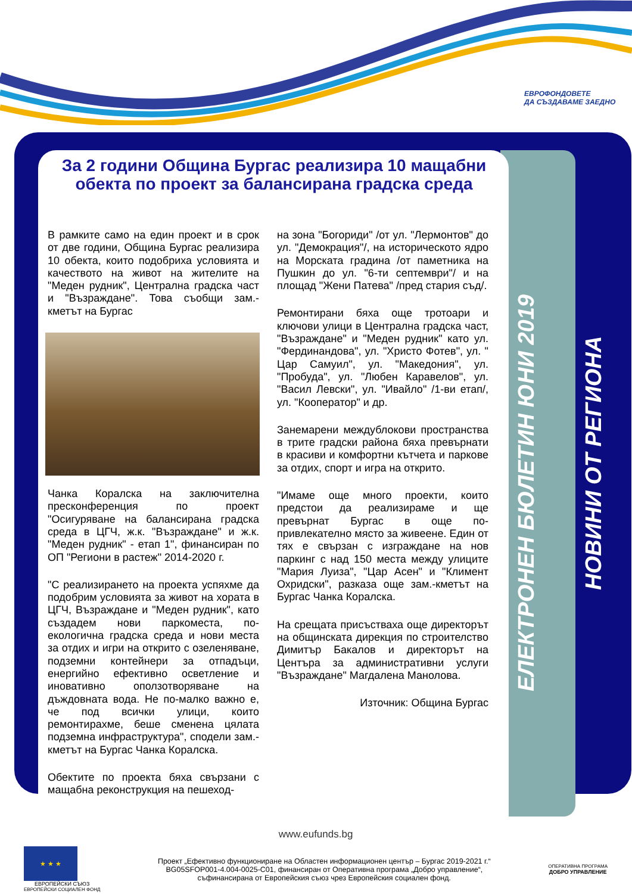ЕВРОФОНДОВЕТЕ
ДА СЪЗДАВАМЕ ЗАЕДНО
ЕЛЕКТРОНЕН БЮЛЕТИН ЮНИ 2019
НОВИНИ ОТ РЕГИОНА
За 2 години Община Бургас реализира 10 мащабни обекта по проект за балансирана градска среда
В рамките само на един проект и в срок от две години, Община Бургас реализира 10 обекта, които подобриха условията и качеството на живот на жителите на "Меден рудник", Централна градска част и "Възраждане". Това съобщи зам.-кметът на Бургас
Чанка Коралска на заключителна пресконференция по проект "Осигуряване на балансирана градска среда в ЦГЧ, ж.к. "Възраждане" и ж.к. "Меден рудник" - етап 1", финансиран по ОП "Региони в растеж" 2014-2020 г.
"С реализирането на проекта успяхме да подобрим условията за живот на хората в ЦГЧ, Възраждане и "Меден рудник", като създадем нови паркоместа, по-екологична градска среда и нови места за отдих и игри на открито с озеленяване, подземни контейнери за отпадъци, енергийно ефективно осветление и иновативно оползотворяване на дъждовната вода. Не по-малко важно е, че под всички улици, които ремонтирахме, беше сменена цялата подземна инфраструктура", сподели зам.-кметът на Бургас Чанка Коралска.
Обектите по проекта бяха свързани с мащабна реконструкция на пешеход-
на зона "Богориди" /от ул. "Лермонтов" до ул. "Демокрация"/, на историческото ядро на Морската градина /от паметника на Пушкин до ул. "6-ти септември"/ и на площад "Жени Патева" /пред стария съд/.
Ремонтирани бяха още тротоари и ключови улици в Централна градска част, "Възраждане" и "Меден рудник" като ул. "Фердинандова", ул. "Христо Фотев", ул. " Цар Самуил", ул. "Македония", ул. "Пробуда", ул. "Любен Каравелов", ул. "Васил Левски", ул. "Ивайло" /1-ви етап/, ул. "Кооператор" и др.
Занемарени междублокови пространства в трите градски района бяха превърнати в красиви и комфортни кътчета и паркове за отдих, спорт и игра на открито.
"Имаме още много проекти, които предстои да реализираме и ще превърнат Бургас в още по-привлекателно място за живеене. Един от тях е свързан с изграждане на нов паркинг с над 150 места между улиците "Мария Луиза", "Цар Асен" и "Климент Охридски", разказа още зам.-кметът на Бургас Чанка Коралска.
На срещата присъстваха още директорът на общинската дирекция по строителство Димитър Бакалов и директорът на Центъра за административни услуги "Възраждане" Магдалена Манолова.
Източник: Община Бургас
www.eufunds.bg
★ ★ ★
ЕВРОПЕЙСКИ СЪЮЗ
ЕВРОПЕЙСКИ СОЦИАЛЕН ФОНД
Проект „Ефективно функциониране на Областен информационен център – Бургас 2019-2021 г.“
BG05SFOP001-4.004-0025-C01, финансиран от Оперативна програма „Добро управление“,
съфинансирана от Европейския съюз чрез Европейския социален фонд.
ОПЕРАТИВНА ПРОГРАМА
ДОБРО УПРАВЛЕНИЕ